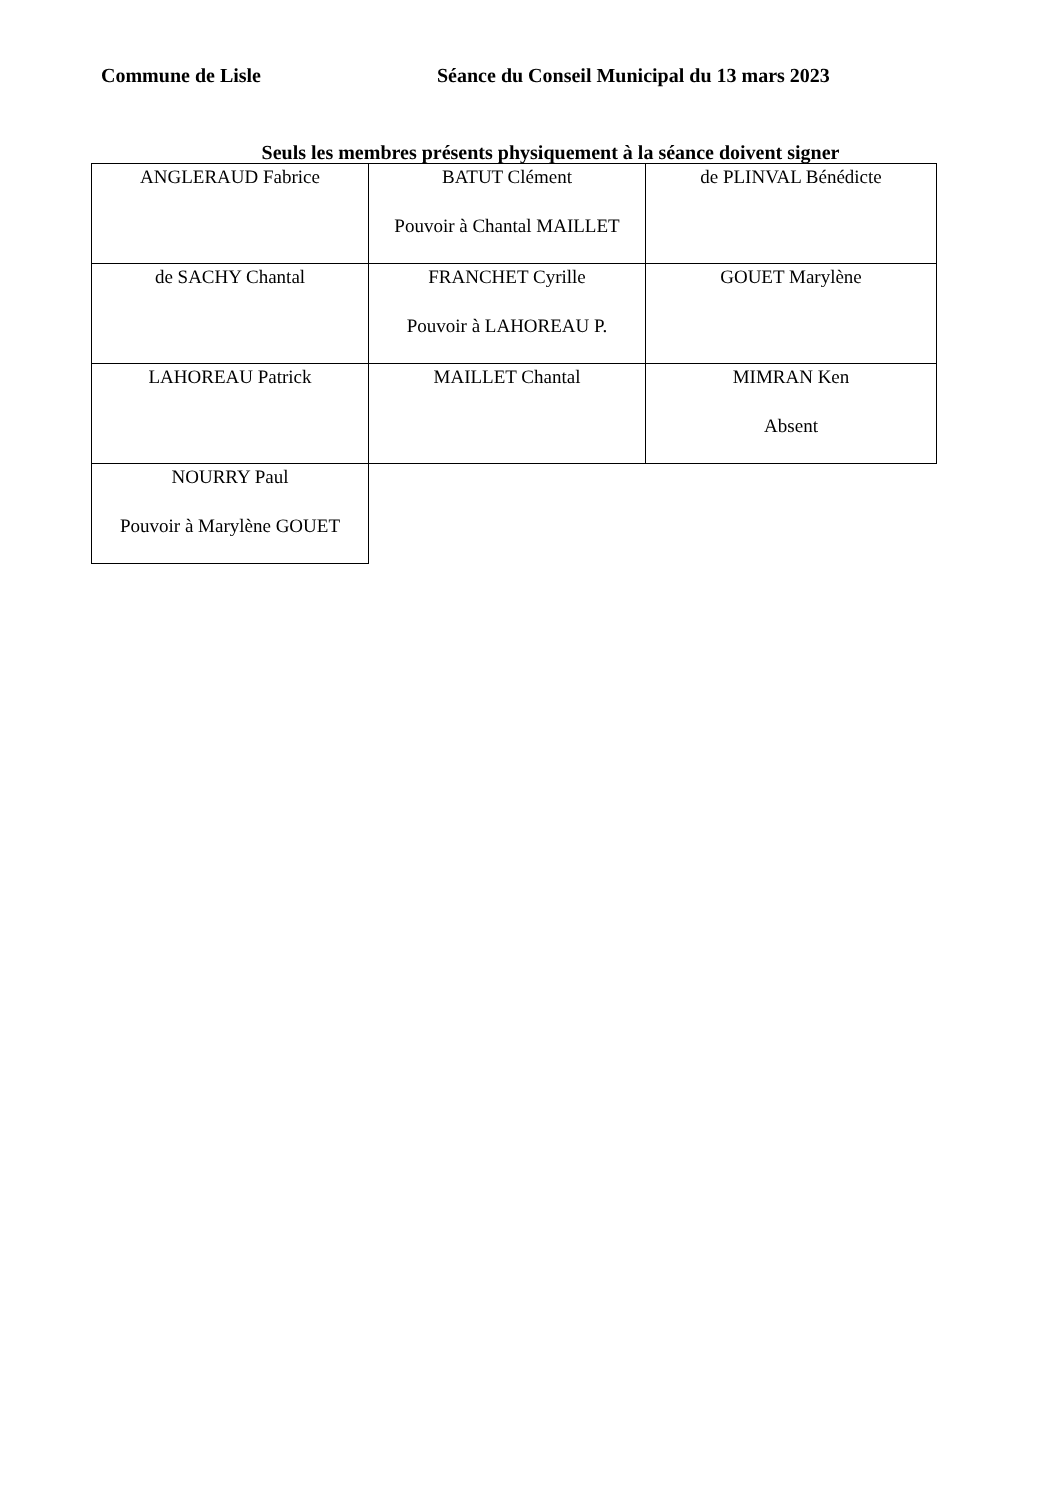Commune de Lisle Séance du Conseil Municipal du 13 mars 2023
Seuls les membres présents physiquement à la séance doivent signer
| ANGLERAUD Fabrice | BATUT Clément Pouvoir à Chantal MAILLET | de PLINVAL Bénédicte |
| de SACHY Chantal | FRANCHET Cyrille Pouvoir à LAHOREAU P. | GOUET Marylène |
| LAHOREAU Patrick | MAILLET Chantal | MIMRAN Ken Absent |
| NOURRY Paul Pouvoir à Marylène GOUET | | |